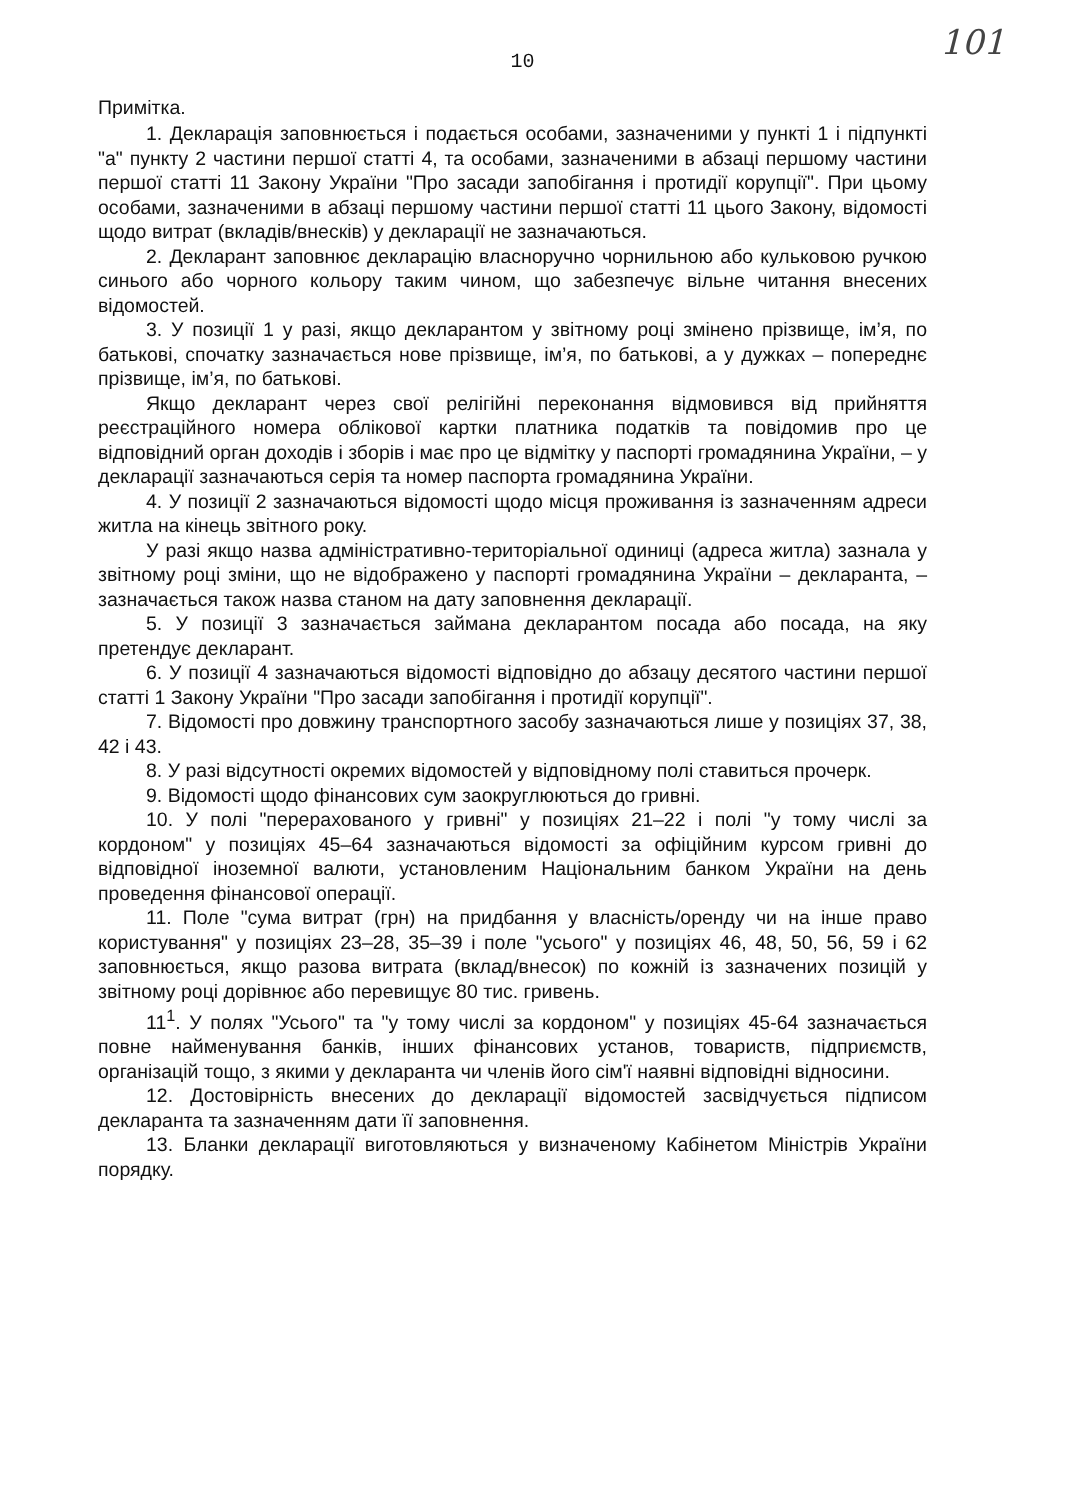101
10
Примітка.
1. Декларація заповнюється і подається особами, зазначеними у пункті 1 і підпункті "а" пункту 2 частини першої статті 4, та особами, зазначеними в абзаці першому частини першої статті 11 Закону України "Про засади запобігання і протидії корупції". При цьому особами, зазначеними в абзаці першому частини першої статті 11 цього Закону, відомості щодо витрат (вкладів/внесків) у декларації не зазначаються.
2. Декларант заповнює декларацію власноручно чорнильною або кульковою ручкою синього або чорного кольору таким чином, що забезпечує вільне читання внесених відомостей.
3. У позиції 1 у разі, якщо декларантом у звітному році змінено прізвище, ім’я, по батькові, спочатку зазначається нове прізвище, ім’я, по батькові, а у дужках – попереднє прізвище, ім’я, по батькові.
Якщо декларант через свої релігійні переконання відмовився від прийняття реєстраційного номера облікової картки платника податків та повідомив про це відповідний орган доходів і зборів і має про це відмітку у паспорті громадянина України, – у декларації зазначаються серія та номер паспорта громадянина України.
4. У позиції 2 зазначаються відомості щодо місця проживання із зазначенням адреси житла на кінець звітного року.
У разі якщо назва адміністративно-територіальної одиниці (адреса житла) зазнала у звітному році зміни, що не відображено у паспорті громадянина України – декларанта, – зазначається також назва станом на дату заповнення декларації.
5. У позиції 3 зазначається займана декларантом посада або посада, на яку претендує декларант.
6. У позиції 4 зазначаються відомості відповідно до абзацу десятого частини першої статті 1 Закону України "Про засади запобігання і протидії корупції".
7. Відомості про довжину транспортного засобу зазначаються лише у позиціях 37, 38, 42 і 43.
8. У разі відсутності окремих відомостей у відповідному полі ставиться прочерк.
9. Відомості щодо фінансових сум заокруглюються до гривні.
10. У полі "перерахованого у гривні" у позиціях 21–22 і полі "у тому числі за кордоном" у позиціях 45–64 зазначаються відомості за офіційним курсом гривні до відповідної іноземної валюти, установленим Національним банком України на день проведення фінансової операції.
11. Поле "сума витрат (грн) на придбання у власність/оренду чи на інше право користування" у позиціях 23–28, 35–39 і поле "усього" у позиціях 46, 48, 50, 56, 59 і 62 заповнюється, якщо разова витрата (вклад/внесок) по кожній із зазначених позицій у звітному році дорівнює або перевищує 80 тис. гривень.
11<sup>1</sup>. У полях "Усього" та "у тому числі за кордоном" у позиціях 45-64 зазначається повне найменування банків, інших фінансових установ, товариств, підприємств, організацій тощо, з якими у декларанта чи членів його сім'ї наявні відповідні відносини.
12. Достовірність внесених до декларації відомостей засвідчується підписом декларанта та зазначенням дати її заповнення.
13. Бланки декларації виготовляються у визначеному Кабінетом Міністрів України порядку.